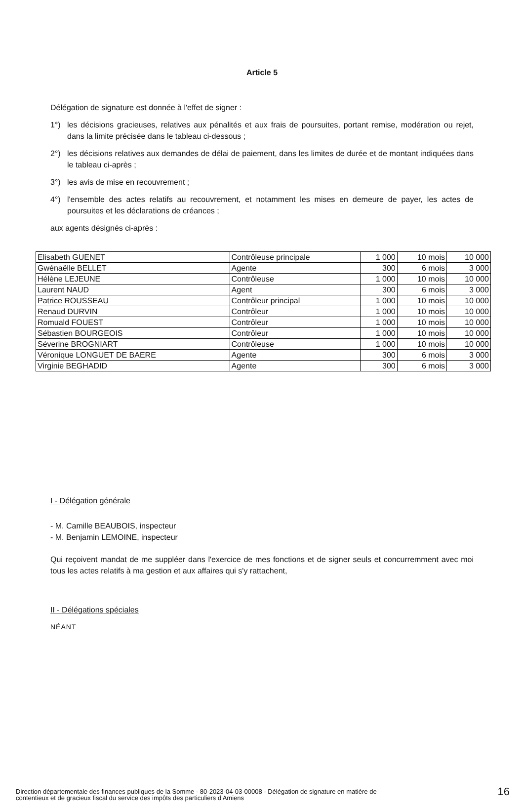Article 5
Délégation de signature est donnée à l'effet de signer :
1°) les décisions gracieuses, relatives aux pénalités et aux frais de poursuites, portant remise, modération ou rejet, dans la limite précisée dans le tableau ci-dessous ;
2°) les décisions relatives aux demandes de délai de paiement, dans les limites de durée et de montant indiquées dans le tableau ci-après ;
3°) les avis de mise en recouvrement ;
4°) l'ensemble des actes relatifs au recouvrement, et notamment les mises en demeure de payer, les actes de poursuites et les déclarations de créances ;
aux agents désignés ci-après :
| Elisabeth GUENET | Contrôleuse principale | 1 000 | 10 mois | 10 000 |
| Gwénaëlle BELLET | Agente | 300 | 6 mois | 3 000 |
| Hélène LEJEUNE | Contrôleuse | 1 000 | 10 mois | 10 000 |
| Laurent NAUD | Agent | 300 | 6 mois | 3 000 |
| Patrice ROUSSEAU | Contrôleur principal | 1 000 | 10 mois | 10 000 |
| Renaud DURVIN | Contrôleur | 1 000 | 10 mois | 10 000 |
| Romuald FOUEST | Contrôleur | 1 000 | 10 mois | 10 000 |
| Sébastien BOURGEOIS | Contrôleur | 1 000 | 10 mois | 10 000 |
| Séverine BROGNIART | Contrôleuse | 1 000 | 10 mois | 10 000 |
| Véronique LONGUET DE BAERE | Agente | 300 | 6 mois | 3 000 |
| Virginie BEGHADID | Agente | 300 | 6 mois | 3 000 |
I - Délégation générale
- M. Camille BEAUBOIS, inspecteur
- M. Benjamin LEMOINE, inspecteur
Qui reçoivent mandat de me suppléer dans l'exercice de mes fonctions et de signer seuls et concurremment avec moi tous les actes relatifs à ma gestion et aux affaires qui s'y rattachent,
II - Délégations spéciales
NÉANT
Direction départementale des finances publiques de la Somme - 80-2023-04-03-00008 - Délégation de signature en matière de
contentieux et de gracieux fiscal du service des impôts des particuliers d'Amiens 16